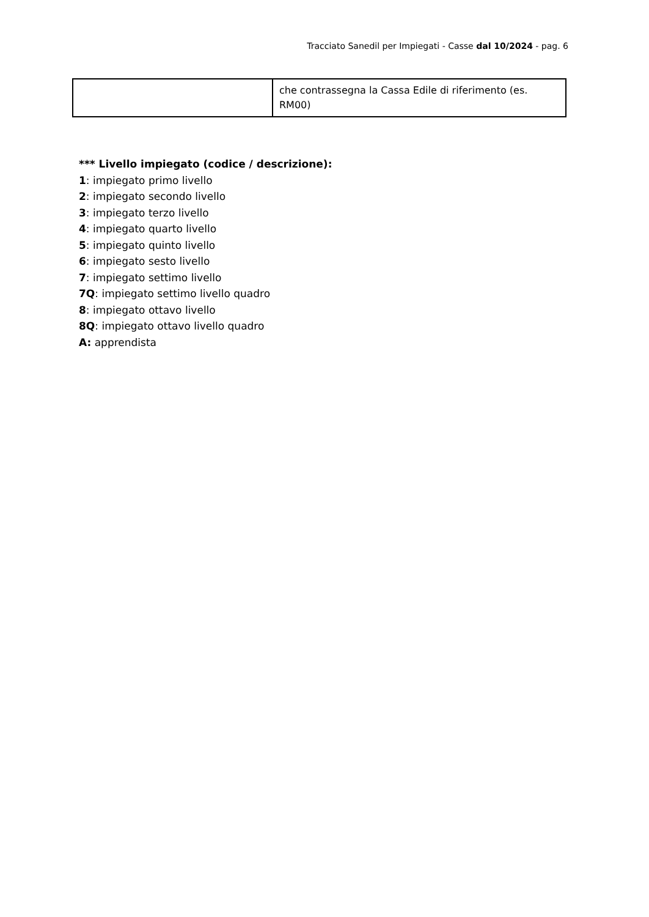Tracciato Sanedil per Impiegati - Casse dal 10/2024 - pag. 6
| | che contrassegna la Cassa Edile di riferimento (es. RM00) |
*** Livello impiegato (codice / descrizione):
1: impiegato primo livello
2: impiegato secondo livello
3: impiegato terzo livello
4: impiegato quarto livello
5: impiegato quinto livello
6: impiegato sesto livello
7: impiegato settimo livello
7Q: impiegato settimo livello quadro
8: impiegato ottavo livello
8Q: impiegato ottavo livello quadro
A: apprendista